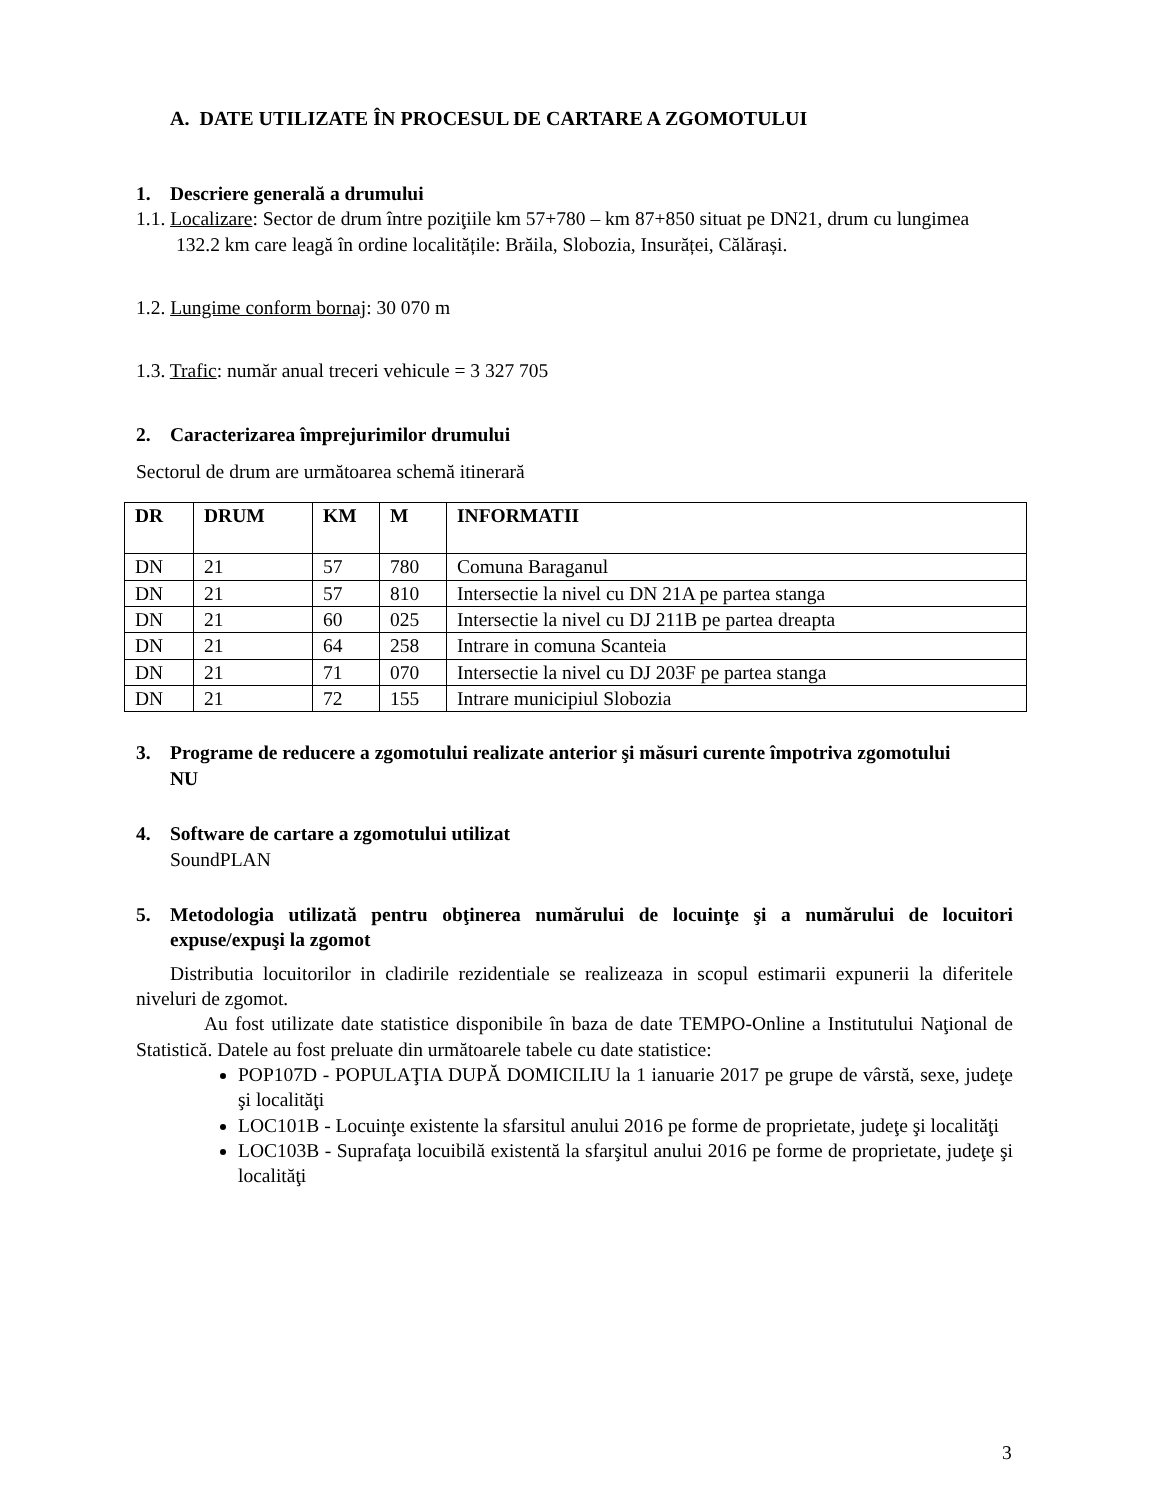A. DATE UTILIZATE ÎN PROCESUL DE CARTARE A ZGOMOTULUI
1. Descriere generală a drumului
1.1. Localizare: Sector de drum între poziţiile km 57+780 – km 87+850 situat pe DN21, drum cu lungimea 132.2 km care leagă în ordine localitățile: Brăila, Slobozia, Insurăței, Călărași.
1.2. Lungime conform bornaj: 30 070 m
1.3. Trafic: număr anual treceri vehicule = 3 327 705
2. Caracterizarea împrejurimilor drumului
Sectorul de drum are următoarea schemă itinerară
| DR | DRUM | KM | M | INFORMATII |
| --- | --- | --- | --- | --- |
| DN | 21 | 57 | 780 | Comuna Baraganul |
| DN | 21 | 57 | 810 | Intersectie la nivel cu DN 21A pe partea stanga |
| DN | 21 | 60 | 025 | Intersectie la nivel cu DJ 211B pe partea dreapta |
| DN | 21 | 64 | 258 | Intrare in comuna Scanteia |
| DN | 21 | 71 | 070 | Intersectie la nivel cu DJ 203F pe partea stanga |
| DN | 21 | 72 | 155 | Intrare municipiul Slobozia |
3. Programe de reducere a zgomotului realizate anterior şi măsuri curente împotriva zgomotului
NU
4. Software de cartare a zgomotului utilizat
SoundPLAN
5. Metodologia utilizată pentru obţinerea numărului de locuinţe şi a numărului de locuitori expuse/expuşi la zgomot
Distributia locuitorilor in cladirile rezidentiale se realizeaza in scopul estimarii expunerii la diferitele niveluri de zgomot.
Au fost utilizate date statistice disponibile în baza de date TEMPO-Online a Institutului Naţional de Statistică. Datele au fost preluate din următoarele tabele cu date statistice:
POP107D - POPULAŢIA DUPĂ DOMICILIU la 1 ianuarie 2017 pe grupe de vârstă, sexe, judeţe şi localităţi
LOC101B - Locuinţe existente la sfarsitul anului 2016 pe forme de proprietate, judeţe şi localităţi
LOC103B - Suprafaţa locuibilă existentă la sfarşitul anului 2016 pe forme de proprietate, judeţe şi localităţi
3